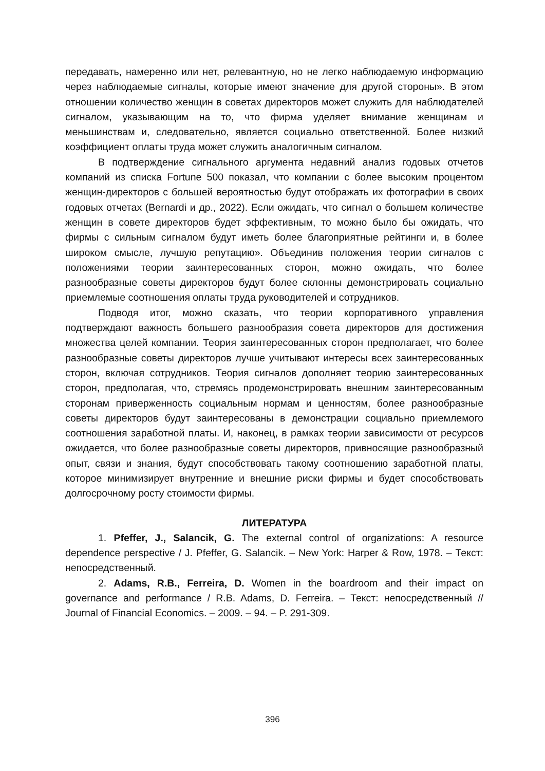передавать, намеренно или нет, релевантную, но не легко наблюдаемую информацию через наблюдаемые сигналы, которые имеют значение для другой стороны». В этом отношении количество женщин в советах директоров может служить для наблюдателей сигналом, указывающим на то, что фирма уделяет внимание женщинам и меньшинствам и, следовательно, является социально ответственной. Более низкий коэффициент оплаты труда может служить аналогичным сигналом.
В подтверждение сигнального аргумента недавний анализ годовых отчетов компаний из списка Fortune 500 показал, что компании с более высоким процентом женщин-директоров с большей вероятностью будут отображать их фотографии в своих годовых отчетах (Bernardi и др., 2022). Если ожидать, что сигнал о большем количестве женщин в совете директоров будет эффективным, то можно было бы ожидать, что фирмы с сильным сигналом будут иметь более благоприятные рейтинги и, в более широком смысле, лучшую репутацию». Объединив положения теории сигналов с положениями теории заинтересованных сторон, можно ожидать, что более разнообразные советы директоров будут более склонны демонстрировать социально приемлемые соотношения оплаты труда руководителей и сотрудников.
Подводя итог, можно сказать, что теории корпоративного управления подтверждают важность большего разнообразия совета директоров для достижения множества целей компании. Теория заинтересованных сторон предполагает, что более разнообразные советы директоров лучше учитывают интересы всех заинтересованных сторон, включая сотрудников. Теория сигналов дополняет теорию заинтересованных сторон, предполагая, что, стремясь продемонстрировать внешним заинтересованным сторонам приверженность социальным нормам и ценностям, более разнообразные советы директоров будут заинтересованы в демонстрации социально приемлемого соотношения заработной платы. И, наконец, в рамках теории зависимости от ресурсов ожидается, что более разнообразные советы директоров, привносящие разнообразный опыт, связи и знания, будут способствовать такому соотношению заработной платы, которое минимизирует внутренние и внешние риски фирмы и будет способствовать долгосрочному росту стоимости фирмы.
ЛИТЕРАТУРА
1. Pfeffer, J., Salancik, G. The external control of organizations: A resource dependence perspective / J. Pfeffer, G. Salancik. – New York: Harper & Row, 1978. – Текст: непосредственный.
2. Adams, R.B., Ferreira, D. Women in the boardroom and their impact on governance and performance / R.B. Adams, D. Ferreira. – Текст: непосредственный // Journal of Financial Economics. – 2009. – 94. – P. 291-309.
396